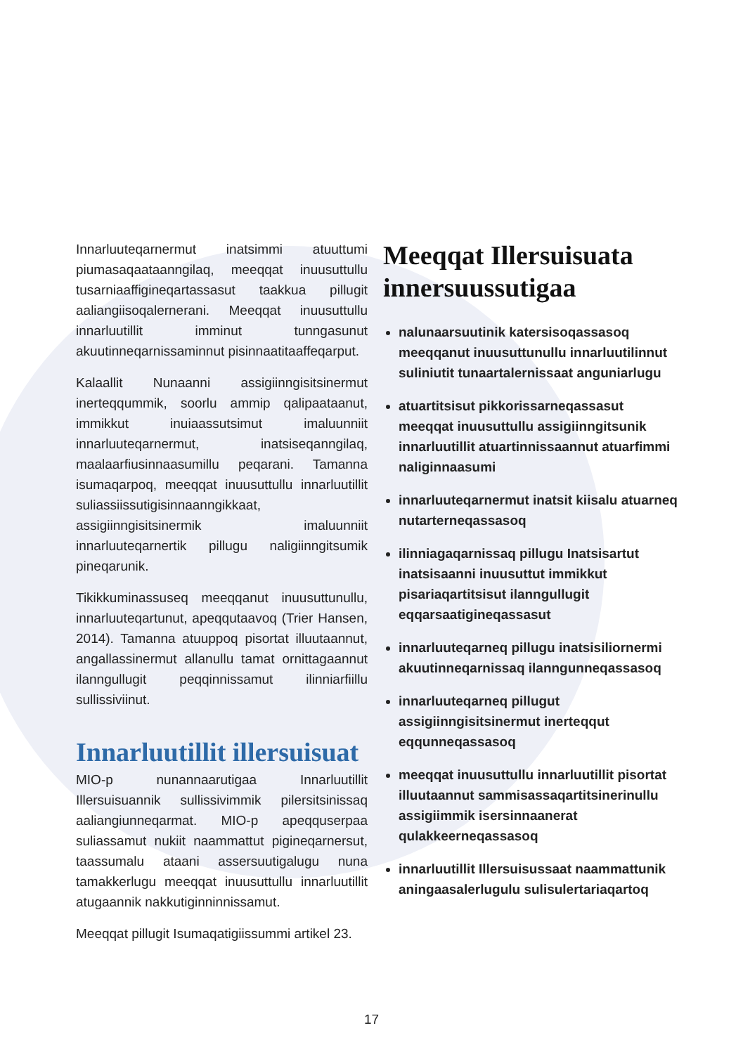Innarluuteqarnermut inatsimmi atuuttumi piumasaqaataanngilaq, meeqqat inuusuttullu tusarniaaffigineqartassasut taakkua pillugit aaliangiisoqalernerani. Meeqqat inuusuttullu innarluutillit imminut tunngasunut akuutinneqarnissaminnut pisinnaatitaaffeqarput.
Kalaallit Nunaanni assigiinngisitsinermut inerteqqummik, soorlu ammip qalipaataanut, immikkut inuiaassutsimut imaluunniit innarluuteqarnermut, inatsiseqanngilaq, maalaarfiusinnaasumillu peqarani. Tamanna isumaqarpoq, meeqqat inuusuttullu innarluutillit suliassiissutigisinnaanngikkaat, assigiinngisitsinermik imaluunniit innarluuteqarnertik pillugu naligiinngitsumik pineqarunik.
Tikikkuminassuseq meeqqanut inuusuttunullu, innarluuteqartunut, apeqqutaavoq (Trier Hansen, 2014). Tamanna atuuppoq pisortat illuutaannut, angallassinermut allanullu tamat ornittagaannut ilanngullugit peqqinnissamut ilinniarfiillu sullissiviinut.
Innarluutillit illersuisuat
MIO-p nunannaarutigaa Innarluutillit Illersuisuannik sullissivimmik pilersitsinissaq aaliangiunneqarmat. MIO-p apeqquserpaa suliassamut nukiit naammattut pigineqarnersut, taassumalu ataani assersuutigalugu nuna tamakkerlugu meeqqat inuusuttullu innarluutillit atugaannik nakkutiginninnissamut.
Meeqqat pillugit Isumaqatigiissummi artikel 23.
Meeqqat Illersuisuata innersuussutigaa
nalunaarsuutinik katersisoqassasoq meeqqanut inuusuttunullu innarluutilinnut suliniutit tunaartalernissaat anguniarlugu
atuartitsisut pikkorissarneqassasut meeqqat inuusuttullu assigiinngitsunik innarluutillit atuartinnissaannut atuarfimmi naliginnaasumi
innarluuteqarnermut inatsit kiisalu atuarneq nutarterneqassasoq
ilinniagaqarnissaq pillugu Inatsisartut inatsisaanni inuusuttut immikkut pisariaqartitsisut ilanngullugit eqqarsaatigineqassasut
innarluuteqarneq pillugu inatsisiliornermi akuutinneqarnissaq ilanngunneqassasoq
innarluuteqarneq pillugut assigiinngisitsinermut inerteqqut eqqunneqassasoq
meeqqat inuusuttullu innarluutillit pisortat illuutaannut sammisassaqartitsinerinullu assigiimmik isersinnaanerat qulakkeerneqassasoq
innarluutillit Illersuisussaat naammattunik aningaasalerlugulu sulisulertariaqartoq
17